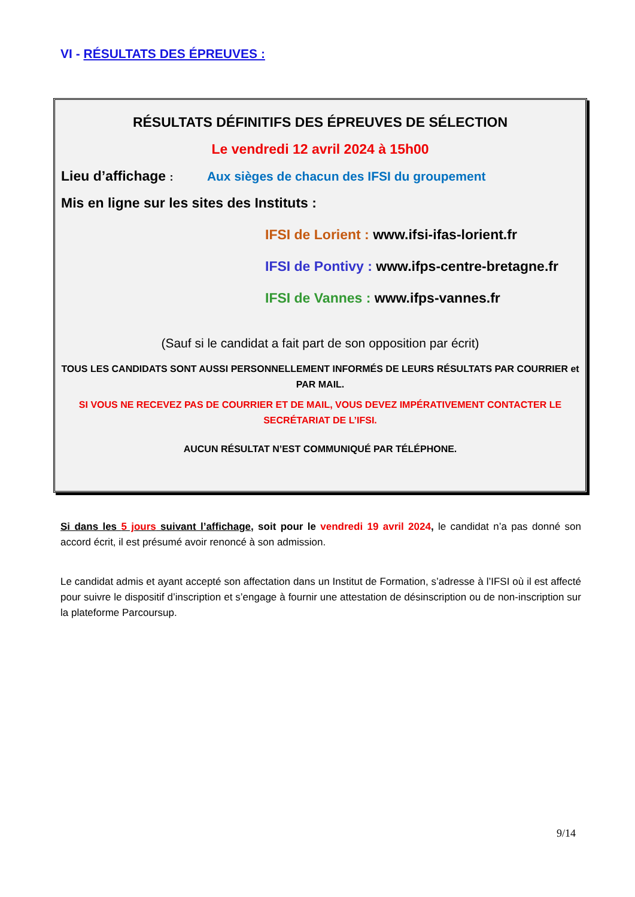VI - RÉSULTATS DES ÉPREUVES :
RÉSULTATS DÉFINITIFS DES ÉPREUVES DE SÉLECTION
Le vendredi 12 avril 2024 à 15h00
Lieu d’affichage : Aux sièges de chacun des IFSI du groupement
Mis en ligne sur les sites des Instituts :
IFSI de Lorient : www.ifsi-ifas-lorient.fr
IFSI de Pontivy : www.ifps-centre-bretagne.fr
IFSI de Vannes : www.ifps-vannes.fr
(Sauf si le candidat a fait part de son opposition par écrit)
TOUS LES CANDIDATS SONT AUSSI PERSONNELLEMENT INFORMÉS DE LEURS RÉSULTATS PAR COURRIER et PAR MAIL.
SI VOUS NE RECEVEZ PAS DE COURRIER ET DE MAIL, VOUS DEVEZ IMPÉRATIVEMENT CONTACTER LE SECRÉTARIAT DE L’IFSI.
AUCUN RÉSULTAT N’EST COMMUNIQUÉ PAR TÉLÉPHONE.
Si dans les 5 jours suivant l’affichage, soit pour le vendredi 19 avril 2024, le candidat n’a pas donné son accord écrit, il est présumé avoir renoncé à son admission.
Le candidat admis et ayant accepté son affectation dans un Institut de Formation, s’adresse à l’IFSI où il est affecté pour suivre le dispositif d’inscription et s’engage à fournir une attestation de désinscription ou de non-inscription sur la plateforme Parcoursup.
9/14